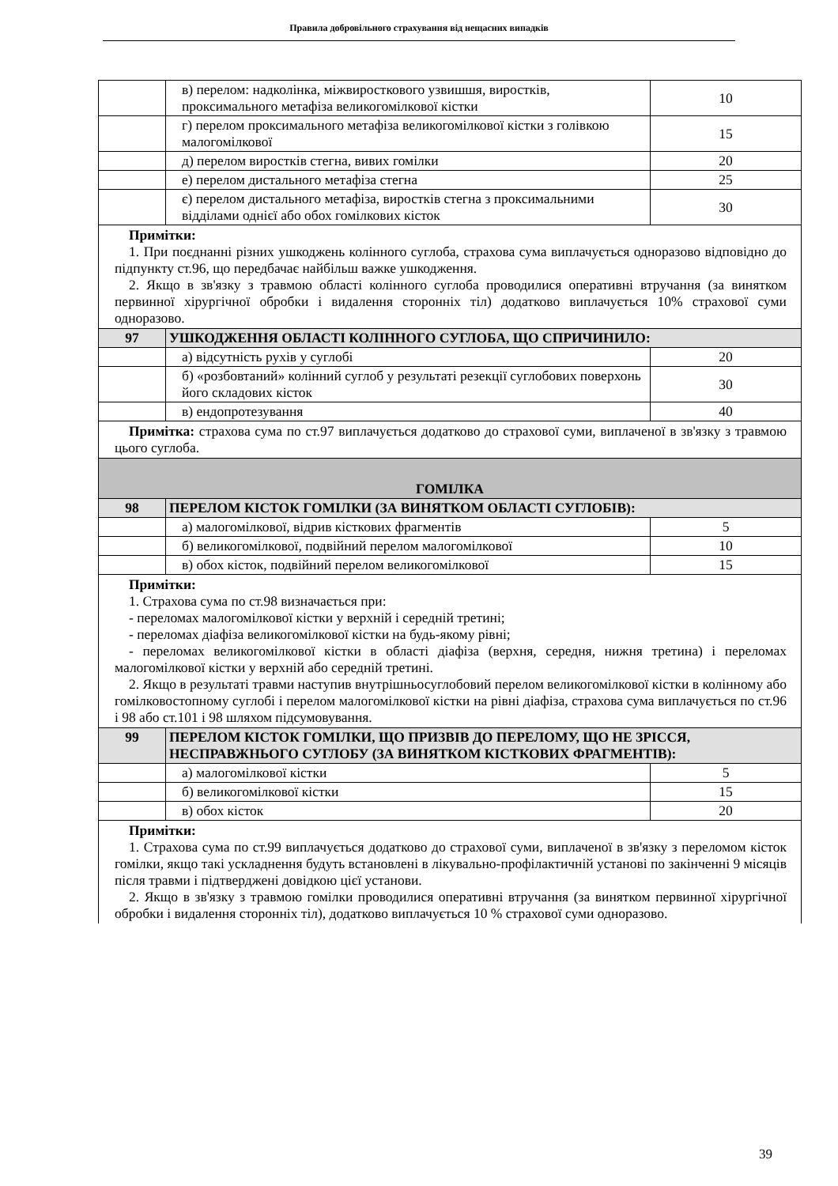Правила добровільного страхування від нещасних випадків
| | в) перелом: надколінка, міжвиросткового узвишшя, виростків, проксимального метафіза великогомілкової кістки | 10 |
| | г) перелом проксимального метафіза великогомілкової кістки з голівкою малогомілкової | 15 |
| | д) перелом виростків стегна, вивих гомілки | 20 |
| | е) перелом дистального метафіза стегна | 25 |
| | є) перелом дистального метафіза, виростків стегна з проксимальними відділами однієї або обох гомілкових кісток | 30 |
| Примітки: 1. При поєднанні різних ушкоджень колінного суглоба, страхова сума виплачується одноразово відповідно до підпункту ст.96, що передбачає найбільш важке ушкодження. 2. Якщо в зв'язку з травмою області колінного суглоба проводилися оперативні втручання (за винятком первинної хірургічної обробки і видалення сторонніх тіл) додатково виплачується 10% страхової суми одноразово. | | |
| 97 | УШКОДЖЕННЯ ОБЛАСТІ КОЛІННОГО СУГЛОБА, ЩО СПРИЧИНИЛО: | |
| | а) відсутність рухів у суглобі | 20 |
| | б) «розбовтаний» колінний суглоб у результаті резекції суглобових поверхонь його складових кісток | 30 |
| | в) ендопротезування | 40 |
| Примітка: страхова сума по ст.97 виплачується додатково до страхової суми, виплаченої в зв'язку з травмою цього суглоба. | | |
| ГОМІЛКА | | |
| 98 | ПЕРЕЛОМ КІСТОК ГОМІЛКИ (ЗА ВИНЯТКОМ ОБЛАСТІ СУГЛОБІВ): | |
| | а) малогомілкової, відрив кісткових фрагментів | 5 |
| | б) великогомілкової, подвійний перелом малогомілкової | 10 |
| | в) обох кісток, подвійний перелом великогомілкової | 15 |
| Примітки: 1. Страхова сума по ст.98 визначається при: - переломах малогомілкової кістки у верхній і середній третині; - переломах діафіза великогомілкової кістки на будь-якому рівні; - переломах великогомілкової кістки в області діафіза (верхня, середня, нижня третина) і переломах малогомілкової кістки у верхній або середній третині. 2. Якщо в результаті травми наступив внутрішньосуглобовий перелом великогомілкової кістки в колінному або гомілковостопному суглобі і перелом малогомілкової кістки на рівні діафіза, страхова сума виплачується по ст.96 і 98 або ст.101 і 98 шляхом підсумовування. | | |
| 99 | ПЕРЕЛОМ КІСТОК ГОМІЛКИ, ЩО ПРИЗВІВ ДО ПЕРЕЛОМУ, ЩО НЕ ЗРІССЯ, НЕСПРАВЖНЬОГО СУГЛОБУ (ЗА ВИНЯТКОМ КІСТКОВИХ ФРАГМЕНТІВ): | |
| | а) малогомілкової кістки | 5 |
| | б) великогомілкової кістки | 15 |
| | в) обох кісток | 20 |
| Примітки: 1. Страхова сума по ст.99 виплачується додатково до страхової суми, виплаченої в зв'язку з переломом кісток гомілки, якщо такі ускладнення будуть встановлені в лікувально-профілактичній установі по закінченні 9 місяців після травми і підтверджені довідкою цієї установи. 2. Якщо в зв'язку з травмою гомілки проводилися оперативні втручання (за винятком первинної хірургічної обробки і видалення сторонніх тіл), додатково виплачується 10 % страхової суми одноразово. | | |
39